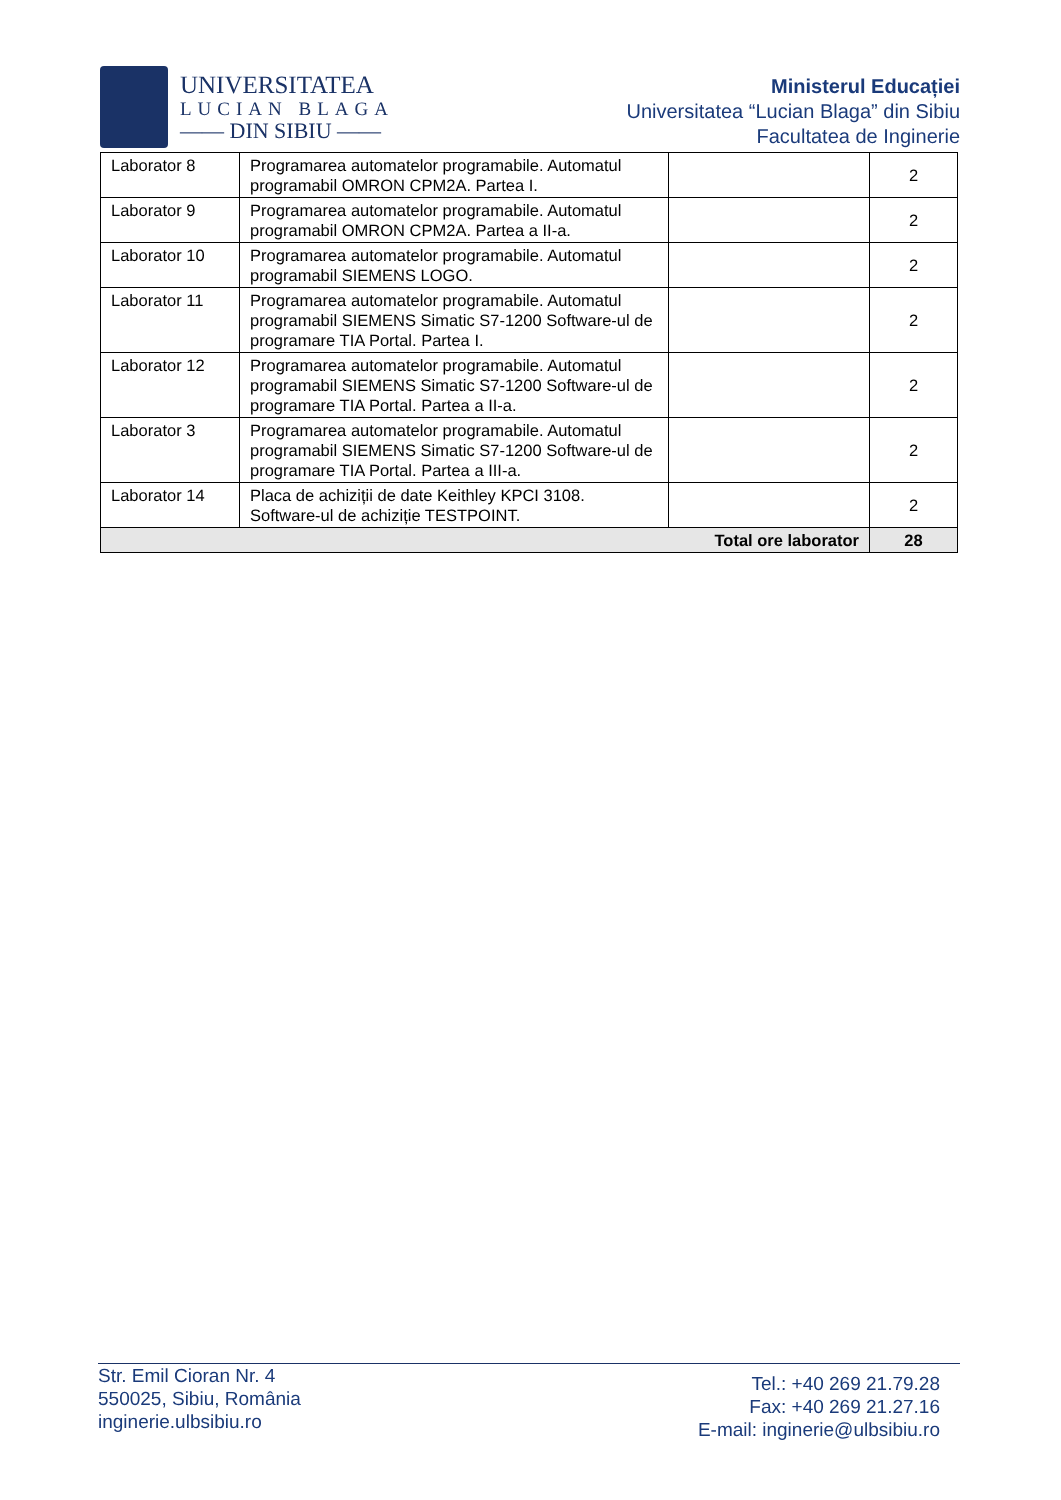UNIVERSITATEA
LUCIAN BLAGA
—— DIN SIBIU ——
Ministerul Educației
Universitatea “Lucian Blaga” din Sibiu
Facultatea de Inginerie
| Laborator 8 | Programarea automatelor programabile. Automatul programabil OMRON CPM2A. Partea I. | | 2 |
| Laborator 9 | Programarea automatelor programabile. Automatul programabil OMRON CPM2A. Partea a II-a. | | 2 |
| Laborator 10 | Programarea automatelor programabile. Automatul programabil SIEMENS LOGO. | | 2 |
| Laborator 11 | Programarea automatelor programabile. Automatul programabil SIEMENS Simatic S7-1200 Software-ul de programare TIA Portal. Partea I. | | 2 |
| Laborator 12 | Programarea automatelor programabile. Automatul programabil SIEMENS Simatic S7-1200 Software-ul de programare TIA Portal. Partea a II-a. | | 2 |
| Laborator 3 | Programarea automatelor programabile. Automatul programabil SIEMENS Simatic S7-1200 Software-ul de programare TIA Portal. Partea a III-a. | | 2 |
| Laborator 14 | Placa de achiziții de date Keithley KPCI 3108. Software-ul de achiziție TESTPOINT. | | 2 |
| Total ore laborator | | | 28 |
Str. Emil Cioran Nr. 4
550025, Sibiu, România
inginerie.ulbsibiu.ro
Tel.: +40 269 21.79.28
Fax: +40 269 21.27.16
E-mail: inginerie@ulbsibiu.ro